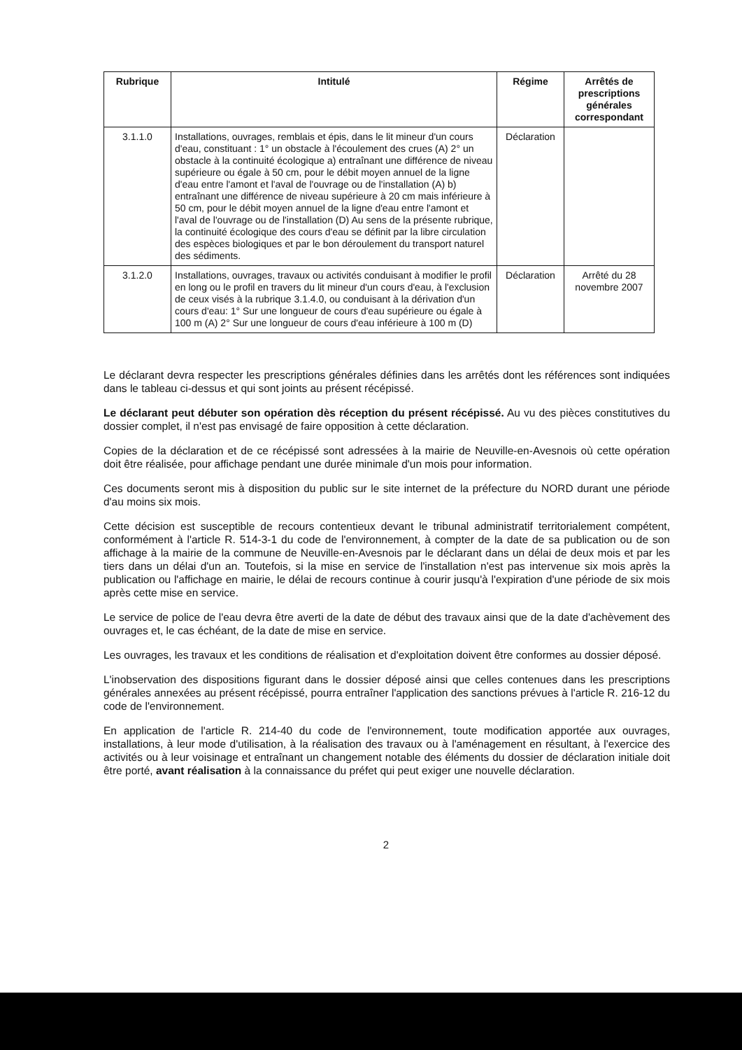| Rubrique | Intitulé | Régime | Arrêtés de prescriptions générales correspondant |
| --- | --- | --- | --- |
| 3.1.1.0 | Installations, ouvrages, remblais et épis, dans le lit mineur d'un cours d'eau, constituant : 1° un obstacle à l'écoulement des crues (A) 2° un obstacle à la continuité écologique a) entraînant une différence de niveau supérieure ou égale à 50 cm, pour le débit moyen annuel de la ligne d'eau entre l'amont et l'aval de l'ouvrage ou de l'installation (A) b) entraînant une différence de niveau supérieure à 20 cm mais inférieure à 50 cm, pour le débit moyen annuel de la ligne d'eau entre l'amont et l'aval de l'ouvrage ou de l'installation (D) Au sens de la présente rubrique, la continuité écologique des cours d'eau se définit par la libre circulation des espèces biologiques et par le bon déroulement du transport naturel des sédiments. | Déclaration | |
| 3.1.2.0 | Installations, ouvrages, travaux ou activités conduisant à modifier le profil en long ou le profil en travers du lit mineur d'un cours d'eau, à l'exclusion de ceux visés à la rubrique 3.1.4.0, ou conduisant à la dérivation d'un cours d'eau: 1° Sur une longueur de cours d'eau supérieure ou égale à 100 m (A) 2° Sur une longueur de cours d'eau inférieure à 100 m (D) | Déclaration | Arrêté du 28 novembre 2007 |
Le déclarant devra respecter les prescriptions générales définies dans les arrêtés dont les références sont indiquées dans le tableau ci-dessus et qui sont joints au présent récépissé.
Le déclarant peut débuter son opération dès réception du présent récépissé. Au vu des pièces constitutives du dossier complet, il n'est pas envisagé de faire opposition à cette déclaration.
Copies de la déclaration et de ce récépissé sont adressées à la mairie de Neuville-en-Avesnois où cette opération doit être réalisée, pour affichage pendant une durée minimale d'un mois pour information.
Ces documents seront mis à disposition du public sur le site internet de la préfecture du NORD durant une période d'au moins six mois.
Cette décision est susceptible de recours contentieux devant le tribunal administratif territorialement compétent, conformément à l'article R. 514-3-1 du code de l'environnement, à compter de la date de sa publication ou de son affichage à la mairie de la commune de Neuville-en-Avesnois par le déclarant dans un délai de deux mois et par les tiers dans un délai d'un an. Toutefois, si la mise en service de l'installation n'est pas intervenue six mois après la publication ou l'affichage en mairie, le délai de recours continue à courir jusqu'à l'expiration d'une période de six mois après cette mise en service.
Le service de police de l'eau devra être averti de la date de début des travaux ainsi que de la date d'achèvement des ouvrages et, le cas échéant, de la date de mise en service.
Les ouvrages, les travaux et les conditions de réalisation et d'exploitation doivent être conformes au dossier déposé.
L'inobservation des dispositions figurant dans le dossier déposé ainsi que celles contenues dans les prescriptions générales annexées au présent récépissé, pourra entraîner l'application des sanctions prévues à l'article R. 216-12 du code de l'environnement.
En application de l'article R. 214-40 du code de l'environnement, toute modification apportée aux ouvrages, installations, à leur mode d'utilisation, à la réalisation des travaux ou à l'aménagement en résultant, à l'exercice des activités ou à leur voisinage et entraînant un changement notable des éléments du dossier de déclaration initiale doit être porté, avant réalisation à la connaissance du préfet qui peut exiger une nouvelle déclaration.
2